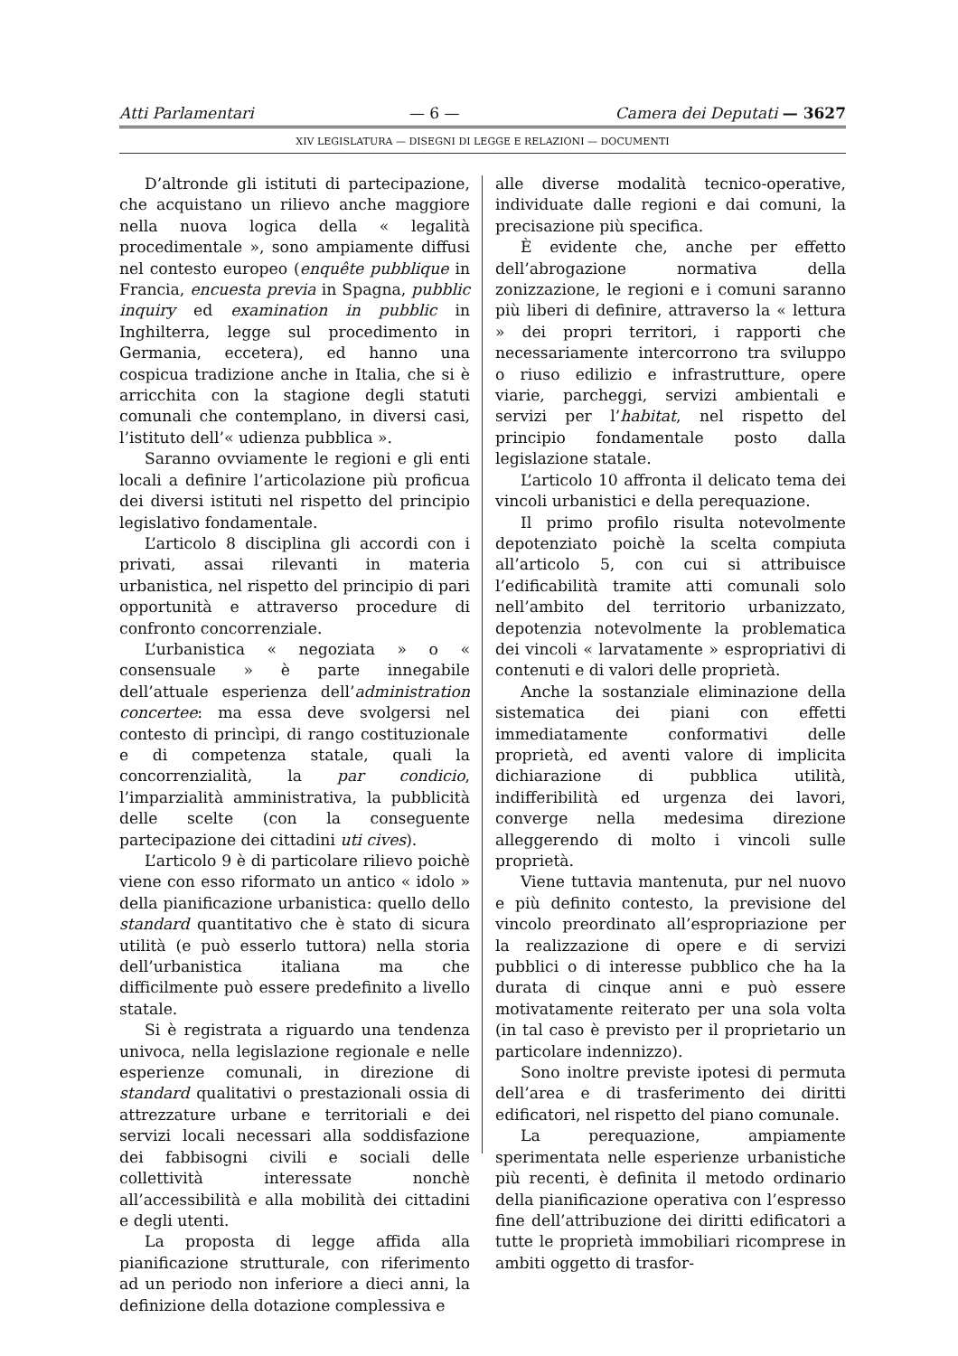Atti Parlamentari — 6 — Camera dei Deputati — 3627
XIV LEGISLATURA — DISEGNI DI LEGGE E RELAZIONI — DOCUMENTI
D’altronde gli istituti di partecipazione, che acquistano un rilievo anche maggiore nella nuova logica della « legalità procedimentale », sono ampiamente diffusi nel contesto europeo (enquête pubblique in Francia, encuesta previa in Spagna, pubblic inquiry ed examination in pubblic in Inghilterra, legge sul procedimento in Germania, eccetera), ed hanno una cospicua tradizione anche in Italia, che si è arricchita con la stagione degli statuti comunali che contemplano, in diversi casi, l’istituto dell’« udienza pubblica ».
Saranno ovviamente le regioni e gli enti locali a definire l’articolazione più proficua dei diversi istituti nel rispetto del principio legislativo fondamentale.
L’articolo 8 disciplina gli accordi con i privati, assai rilevanti in materia urbanistica, nel rispetto del principio di pari opportunità e attraverso procedure di confronto concorrenziale.
L’urbanistica « negoziata » o « consensuale » è parte innegabile dell’attuale esperienza dell’administration concertee: ma essa deve svolgersi nel contesto di princìpi, di rango costituzionale e di competenza statale, quali la concorrenzialità, la par condicio, l’imparzialità amministrativa, la pubblicità delle scelte (con la conseguente partecipazione dei cittadini uti cives).
L’articolo 9 è di particolare rilievo poichè viene con esso riformato un antico « idolo » della pianificazione urbanistica: quello dello standard quantitativo che è stato di sicura utilità (e può esserlo tuttora) nella storia dell’urbanistica italiana ma che difficilmente può essere predefinito a livello statale.
Si è registrata a riguardo una tendenza univoca, nella legislazione regionale e nelle esperienze comunali, in direzione di standard qualitativi o prestazionali ossia di attrezzature urbane e territoriali e dei servizi locali necessari alla soddisfazione dei fabbisogni civili e sociali delle collettività interessate nonchè all’accessibilità e alla mobilità dei cittadini e degli utenti.
La proposta di legge affida alla pianificazione strutturale, con riferimento ad un periodo non inferiore a dieci anni, la definizione della dotazione complessiva e
alle diverse modalità tecnico-operative, individuate dalle regioni e dai comuni, la precisazione più specifica.
È evidente che, anche per effetto dell’abrogazione normativa della zonizzazione, le regioni e i comuni saranno più liberi di definire, attraverso la « lettura » dei propri territori, i rapporti che necessariamente intercorrono tra sviluppo o riuso edilizio e infrastrutture, opere viarie, parcheggi, servizi ambientali e servizi per l’habitat, nel rispetto del principio fondamentale posto dalla legislazione statale.
L’articolo 10 affronta il delicato tema dei vincoli urbanistici e della perequazione.
Il primo profilo risulta notevolmente depotenziato poichè la scelta compiuta all’articolo 5, con cui si attribuisce l’edificabilità tramite atti comunali solo nell’ambito del territorio urbanizzato, depotenzia notevolmente la problematica dei vincoli « larvatamente » espropriativi di contenuti e di valori delle proprietà.
Anche la sostanziale eliminazione della sistematica dei piani con effetti immediatamente conformativi delle proprietà, ed aventi valore di implicita dichiarazione di pubblica utilità, indifferibilità ed urgenza dei lavori, converge nella medesima direzione alleggerendo di molto i vincoli sulle proprietà.
Viene tuttavia mantenuta, pur nel nuovo e più definito contesto, la previsione del vincolo preordinato all’espropriazione per la realizzazione di opere e di servizi pubblici o di interesse pubblico che ha la durata di cinque anni e può essere motivatamente reiterato per una sola volta (in tal caso è previsto per il proprietario un particolare indennizzo).
Sono inoltre previste ipotesi di permuta dell’area e di trasferimento dei diritti edificatori, nel rispetto del piano comunale.
La perequazione, ampiamente sperimentata nelle esperienze urbanistiche più recenti, è definita il metodo ordinario della pianificazione operativa con l’espresso fine dell’attribuzione dei diritti edificatori a tutte le proprietà immobiliari ricomprese in ambiti oggetto di trasfor-